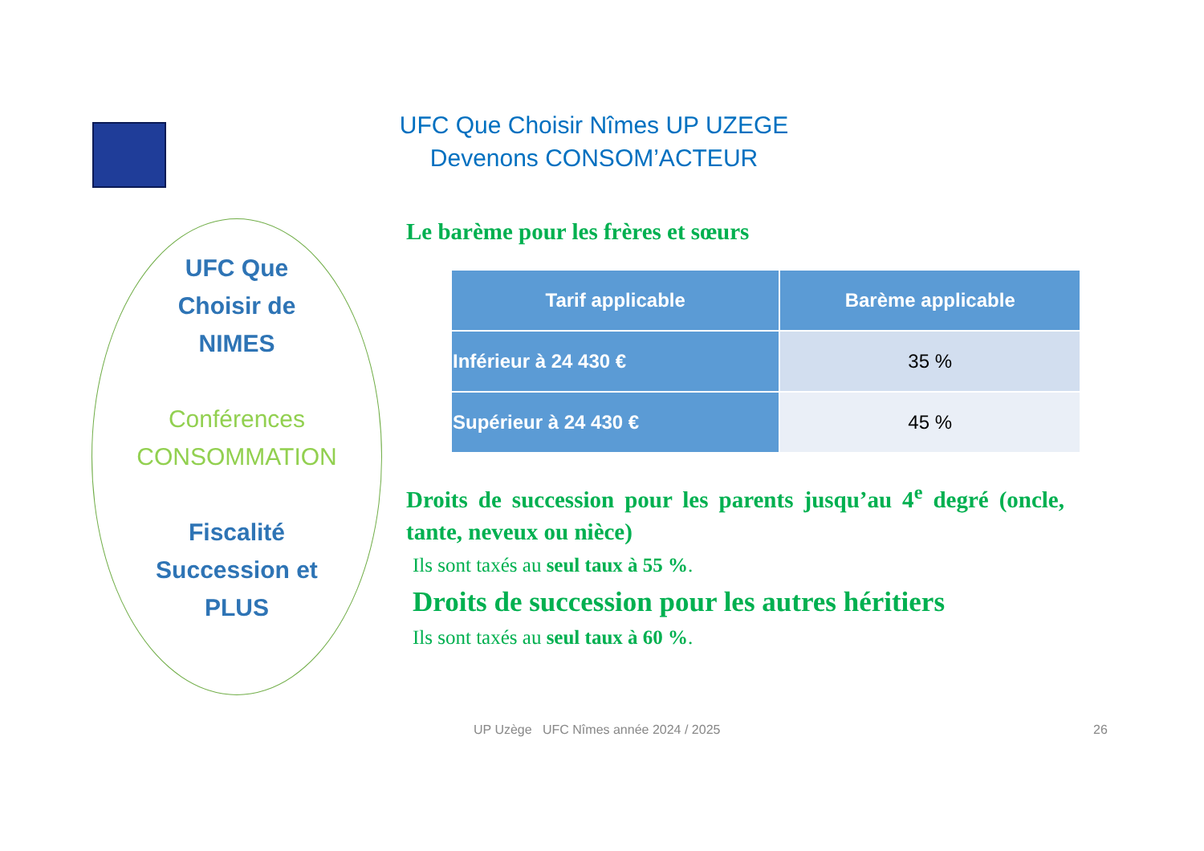UFC Que Choisir Nîmes UP UZEGE
Devenons CONSOM’ACTEUR
UFC Que
Choisir de
NIMES
Conférences
CONSOMMATION
Fiscalité
Succession et
PLUS
Le barème pour les frères et sœurs
| Tarif applicable | Barème applicable |
| --- | --- |
| Inférieur à 24 430 € | 35 % |
| Supérieur à 24 430 € | 45 % |
Droits de succession pour les parents jusqu’au 4<sup>e</sup> degré (oncle, tante, neveux ou nièce)
Ils sont taxés au seul taux à 55 %.
Droits de succession pour les autres héritiers
Ils sont taxés au seul taux à 60 %.
UP Uzège UFC Nîmes année 2024 / 2025
26